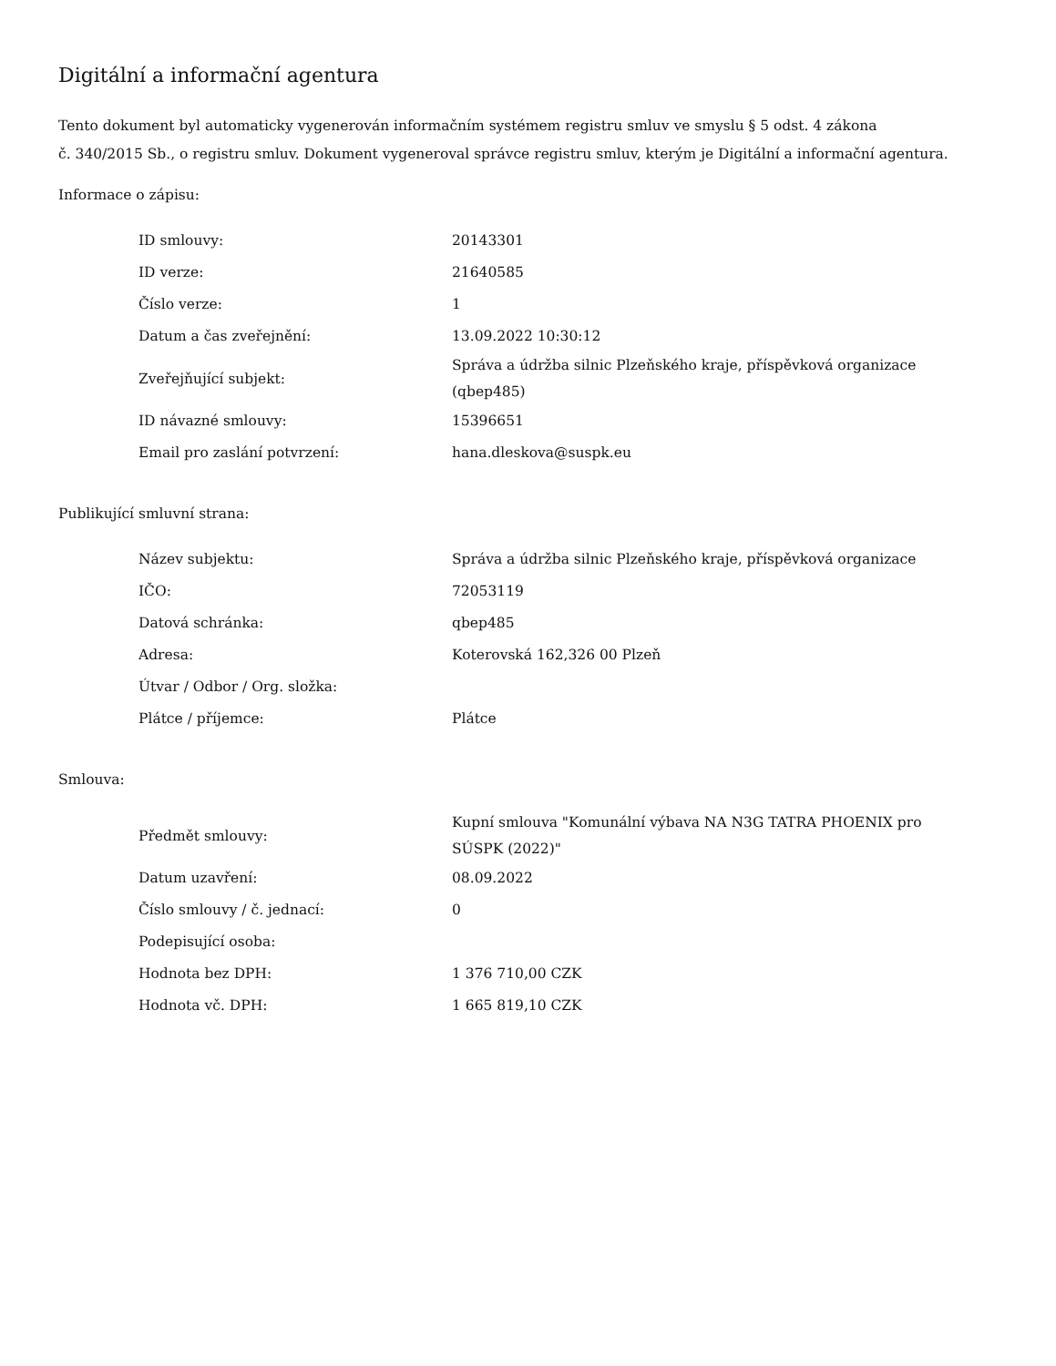Digitální a informační agentura
Tento dokument byl automaticky vygenerován informačním systémem registru smluv ve smyslu § 5 odst. 4 zákona
č. 340/2015 Sb., o registru smluv. Dokument vygeneroval správce registru smluv, kterým je Digitální a informační agentura.
Informace o zápisu:
| ID smlouvy: | 20143301 |
| ID verze: | 21640585 |
| Číslo verze: | 1 |
| Datum a čas zveřejnění: | 13.09.2022 10:30:12 |
| Zveřejňující subjekt: | Správa a údržba silnic Plzeňského kraje, příspěvková organizace (qbep485) |
| ID návazné smlouvy: | 15396651 |
| Email pro zaslání potvrzení: | hana.dleskova@suspk.eu |
Publikující smluvní strana:
| Název subjektu: | Správa a údržba silnic Plzeňského kraje, příspěvková organizace |
| IČO: | 72053119 |
| Datová schránka: | qbep485 |
| Adresa: | Koterovská 162,326 00 Plzeň |
| Útvar / Odbor / Org. složka: | |
| Plátce / příjemce: | Plátce |
Smlouva:
| Předmět smlouvy: | Kupní smlouva "Komunální výbava NA N3G TATRA PHOENIX pro SÚSPK (2022)" |
| Datum uzavření: | 08.09.2022 |
| Číslo smlouvy / č. jednací: | 0 |
| Podepisující osoba: | |
| Hodnota bez DPH: | 1 376 710,00 CZK |
| Hodnota vč. DPH: | 1 665 819,10 CZK |